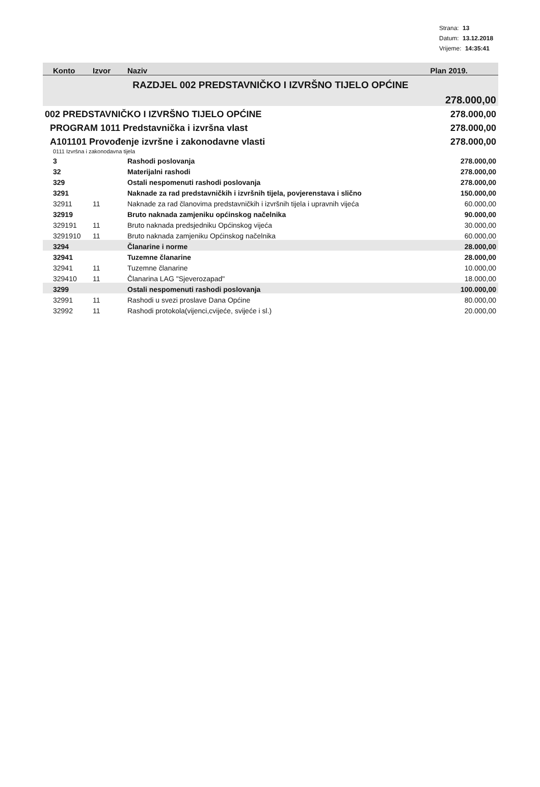Strana: 13
Datum: 13.12.2018
Vrijeme: 14:35:41
| Konto | Izvor | Naziv | Plan 2019. |
| --- | --- | --- | --- |
| RAZDJEL 002 PREDSTAVNIČKO I IZVRŠNO TIJELO OPĆINE | | | |
| | | | 278.000,00 |
| 002 PREDSTAVNIČKO I IZVRŠNO TIJELO OPĆINE | | | 278.000,00 |
| PROGRAM 1011 Predstavnička i izvršna vlast | | | 278.000,00 |
| A101101 Provođenje izvršne i zakonodavne vlasti | | | 278.000,00 |
| 0111 Izvršna i zakonodavna tijela | | | |
| 3 | | Rashodi poslovanja | 278.000,00 |
| 32 | | Materijalni rashodi | 278.000,00 |
| 329 | | Ostali nespomenuti rashodi poslovanja | 278.000,00 |
| 3291 | | Naknade za rad predstavničkih i izvršnih tijela, povjerenstava i slično | 150.000,00 |
| 32911 | 11 | Naknade za rad članovima predstavničkih i izvršnih tijela i upravnih vijeća | 60.000,00 |
| 32919 | | Bruto naknada zamjeniku općinskog načelnika | 90.000,00 |
| 329191 | 11 | Bruto naknada predsjedniku Općinskog vijeća | 30.000,00 |
| 3291910 | 11 | Bruto naknada zamjeniku Općinskog načelnika | 60.000,00 |
| 3294 | | Članarine i norme | 28.000,00 |
| 32941 | | Tuzemne članarine | 28.000,00 |
| 32941 | 11 | Tuzemne članarine | 10.000,00 |
| 329410 | 11 | Članarina LAG "Sjeverozapad" | 18.000,00 |
| 3299 | | Ostali nespomenuti rashodi poslovanja | 100.000,00 |
| 32991 | 11 | Rashodi u svezi proslave Dana Općine | 80.000,00 |
| 32992 | 11 | Rashodi protokola(vijenci,cvijeće, svijeće i sl.) | 20.000,00 |